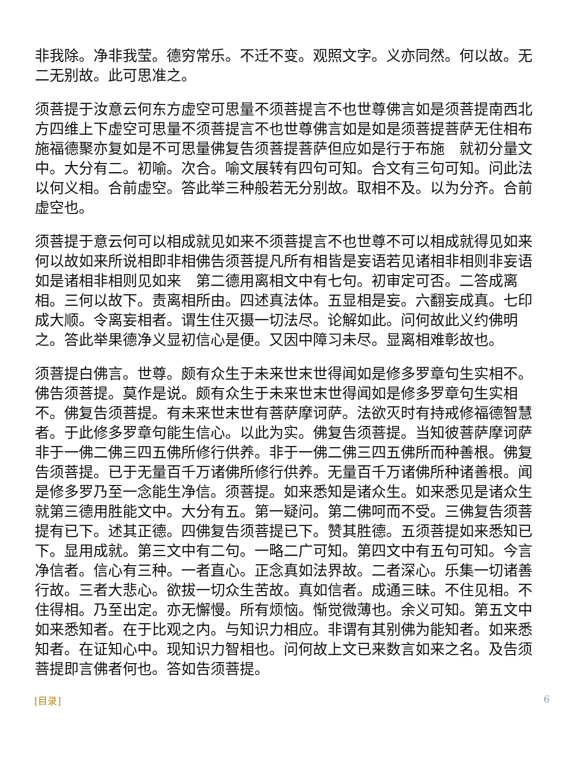非我除。净非我莹。德穷常乐。不迁不变。观照文字。义亦同然。何以故。无二无别故。此可思准之。
须菩提于汝意云何东方虚空可思量不须菩提言不也世尊佛言如是须菩提南西北方四维上下虚空可思量不须菩提言不也世尊佛言如是如是须菩提菩萨无住相布施福德聚亦复如是不可思量佛复告须菩提菩萨但应如是行于布施　就初分量文中。大分有二。初喻。次合。喻文展转有四句可知。合文有三句可知。问此法以何义相。合前虚空。答此举三种般若无分别故。取相不及。以为分齐。合前虚空也。
须菩提于意云何可以相成就见如来不须菩提言不也世尊不可以相成就得见如来何以故如来所说相即非相佛告须菩提凡所有相皆是妄语若见诸相非相则非妄语如是诸相非相则见如来　第二德用离相文中有七句。初审定可否。二答成离相。三何以故下。责离相所由。四述真法体。五显相是妄。六翻妄成真。七印成大顺。令离妄相者。谓生住灭摄一切法尽。论解如此。问何故此义约佛明之。答此举果德净义显初信心是便。又因中障习未尽。显离相难彰故也。
须菩提白佛言。世尊。颇有众生于未来世末世得闻如是修多罗章句生实相不。佛告须菩提。莫作是说。颇有众生于未来世末世得闻如是修多罗章句生实相不。佛复告须菩提。有未来世末世有菩萨摩诃萨。法欲灭时有持戒修福德智慧者。于此修多罗章句能生信心。以此为实。佛复告须菩提。当知彼菩萨摩诃萨非于一佛二佛三四五佛所修行供养。非于一佛二佛三四五佛所而种善根。佛复告须菩提。已于无量百千万诸佛所修行供养。无量百千万诸佛所种诸善根。闻是修多罗乃至一念能生净信。须菩提。如来悉知是诸众生。如来悉见是诸众生　就第三德用胜能文中。大分有五。第一疑问。第二佛呵而不受。三佛复告须菩提有已下。述其正德。四佛复告须菩提已下。赞其胜德。五须菩提如来悉知已下。显用成就。第三文中有二句。一略二广可知。第四文中有五句可知。今言净信者。信心有三种。一者直心。正念真如法界故。二者深心。乐集一切诸善行故。三者大悲心。欲拔一切众生苦故。真如信者。成通三昧。不住见相。不住得相。乃至出定。亦无懈慢。所有烦恼。惭觉微薄也。余义可知。第五文中如来悉知者。在于比观之内。与知识力相应。非谓有其别佛为能知者。如来悉知者。在证知心中。现知识力智相也。问何故上文已来数言如来之名。及告须菩提即言佛者何也。答如告须菩提。
[目录] 6